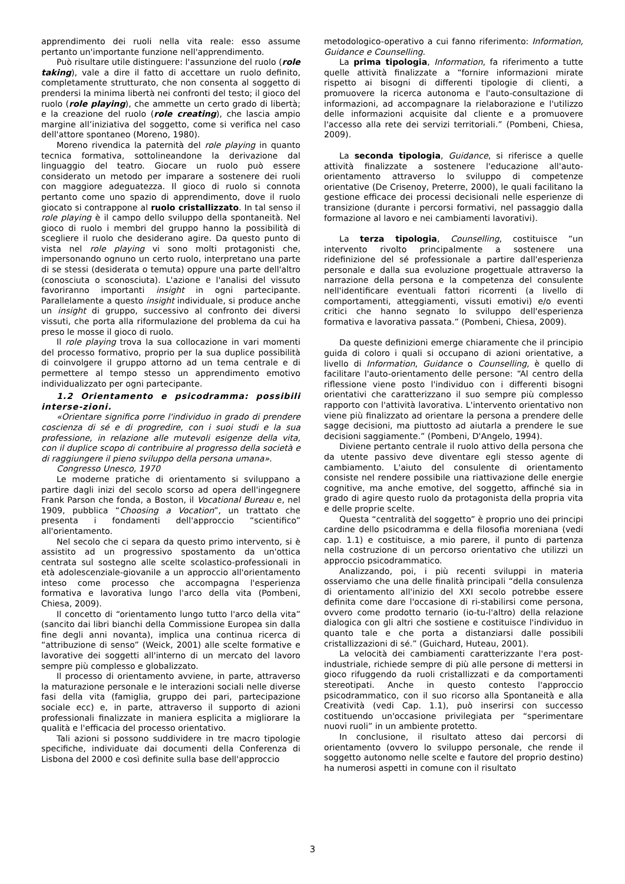apprendimento dei ruoli nella vita reale: esso assume pertanto un'importante funzione nell'apprendimento.
Può risultare utile distinguere: l'assunzione del ruolo (role taking), vale a dire il fatto di accettare un ruolo definito, completamente strutturato, che non consenta al soggetto di prendersi la minima libertà nei confronti del testo; il gioco del ruolo (role playing), che ammette un certo grado di libertà; e la creazione del ruolo (role creating), che lascia ampio margine all’iniziativa del soggetto, come si verifica nel caso dell'attore spontaneo (Moreno, 1980).
Moreno rivendica la paternità del role playing in quanto tecnica formativa, sottolineandone la derivazione dal linguaggio del teatro. Giocare un ruolo può essere considerato un metodo per imparare a sostenere dei ruoli con maggiore adeguatezza. Il gioco di ruolo si connota pertanto come uno spazio di apprendimento, dove il ruolo giocato si contrappone al ruolo cristallizzato. In tal senso il role playing è il campo dello sviluppo della spontaneità. Nel gioco di ruolo i membri del gruppo hanno la possibilità di scegliere il ruolo che desiderano agire. Da questo punto di vista nel role playing vi sono molti protagonisti che, impersonando ognuno un certo ruolo, interpretano una parte di se stessi (desiderata o temuta) oppure una parte dell'altro (conosciuta o sconosciuta). L'azione e l'analisi del vissuto favoriranno importanti insight in ogni partecipante. Parallelamente a questo insight individuale, si produce anche un insight di gruppo, successivo al confronto dei diversi vissuti, che porta alla riformulazione del problema da cui ha preso le mosse il gioco di ruolo.
Il role playing trova la sua collocazione in vari momenti del processo formativo, proprio per la sua duplice possibilità di coinvolgere il gruppo attorno ad un tema centrale e di permettere al tempo stesso un apprendimento emotivo individualizzato per ogni partecipante.
1.2 Orientamento e psicodramma: possibili interse-zioni.
«Orientare significa porre l'individuo in grado di prendere coscienza di sé e di progredire, con i suoi studi e la sua professione, in relazione alle mutevoli esigenze della vita, con il duplice scopo di contribuire al progresso della società e di raggiungere il pieno sviluppo della persona umana».
Congresso Unesco, 1970
Le moderne pratiche di orientamento si sviluppano a partire dagli inizi del secolo scorso ad opera dell'ingegnere Frank Parson che fonda, a Boston, il Vocational Bureau e, nel 1909, pubblica “Choosing a Vocation”, un trattato che presenta i fondamenti dell'approccio “scientifico” all'orientamento.
Nel secolo che ci separa da questo primo intervento, si è assistito ad un progressivo spostamento da un'ottica centrata sul sostegno alle scelte scolastico-professionali in età adolescenziale-giovanile a un approccio all'orientamento inteso come processo che accompagna l'esperienza formativa e lavorativa lungo l'arco della vita (Pombeni, Chiesa, 2009).
Il concetto di “orientamento lungo tutto l'arco della vita” (sancito dai libri bianchi della Commissione Europea sin dalla fine degli anni novanta), implica una continua ricerca di “attribuzione di senso” (Weick, 2001) alle scelte formative e lavorative dei soggetti all'interno di un mercato del lavoro sempre più complesso e globalizzato.
Il processo di orientamento avviene, in parte, attraverso la maturazione personale e le interazioni sociali nelle diverse fasi della vita (famiglia, gruppo dei pari, partecipazione sociale ecc) e, in parte, attraverso il supporto di azioni professionali finalizzate in maniera esplicita a migliorare la qualità e l'efficacia del processo orientativo.
Tali azioni si possono suddividere in tre macro tipologie specifiche, individuate dai documenti della Conferenza di Lisbona del 2000 e così definite sulla base dell'approccio
metodologico-operativo a cui fanno riferimento: Information, Guidance e Counselling.
La prima tipologia, Information, fa riferimento a tutte quelle attività finalizzate a “fornire informazioni mirate rispetto ai bisogni di differenti tipologie di clienti, a promuovere la ricerca autonoma e l'auto-consultazione di informazioni, ad accompagnare la rielaborazione e l'utilizzo delle informazioni acquisite dal cliente e a promuovere l'accesso alla rete dei servizi territoriali.” (Pombeni, Chiesa, 2009).
La seconda tipologia, Guidance, si riferisce a quelle attività finalizzate a sostenere l'educazione all'auto-orientamento attraverso lo sviluppo di competenze orientative (De Crisenoy, Preterre, 2000), le quali facilitano la gestione efficace dei processi decisionali nelle esperienze di transizione (durante i percorsi formativi, nel passaggio dalla formazione al lavoro e nei cambiamenti lavorativi).
La terza tipologia, Counselling, costituisce “un intervento rivolto principalmente a sostenere una ridefinizione del sé professionale a partire dall'esperienza personale e dalla sua evoluzione progettuale attraverso la narrazione della persona e la competenza del consulente nell'identificare eventuali fattori ricorrenti (a livello di comportamenti, atteggiamenti, vissuti emotivi) e/o eventi critici che hanno segnato lo sviluppo dell'esperienza formativa e lavorativa passata.” (Pombeni, Chiesa, 2009).
Da queste definizioni emerge chiaramente che il principio guida di coloro i quali si occupano di azioni orientative, a livello di Information, Guidance o Counselling, è quello di facilitare l'auto-orientamento delle persone: “Al centro della riflessione viene posto l'individuo con i differenti bisogni orientativi che caratterizzano il suo sempre più complesso rapporto con l'attività lavorativa. L'intervento orientativo non viene più finalizzato ad orientare la persona a prendere delle sagge decisioni, ma piuttosto ad aiutarla a prendere le sue decisioni saggiamente.” (Pombeni, D'Angelo, 1994).
Diviene pertanto centrale il ruolo attivo della persona che da utente passivo deve diventare egli stesso agente di cambiamento. L'aiuto del consulente di orientamento consiste nel rendere possibile una riattivazione delle energie cognitive, ma anche emotive, del soggetto, affinché sia in grado di agire questo ruolo da protagonista della propria vita e delle proprie scelte.
Questa “centralità del soggetto” è proprio uno dei principi cardine dello psicodramma e della filosofia moreniana (vedi cap. 1.1) e costituisce, a mio parere, il punto di partenza nella costruzione di un percorso orientativo che utilizzi un approccio psicodrammatico.
Analizzando, poi, i più recenti sviluppi in materia osserviamo che una delle finalità principali “della consulenza di orientamento all'inizio del XXI secolo potrebbe essere definita come dare l'occasione di ri-stabilirsi come persona, ovvero come prodotto ternario (io-tu-l'altro) della relazione dialogica con gli altri che sostiene e costituisce l'individuo in quanto tale e che porta a distanziarsi dalle possibili cristallizzazioni di sé.” (Guichard, Huteau, 2001).
La velocità dei cambiamenti caratterizzante l'era post-industriale, richiede sempre di più alle persone di mettersi in gioco rifuggendo da ruoli cristallizzati e da comportamenti stereotipati. Anche in questo contesto l'approccio psicodrammatico, con il suo ricorso alla Spontaneità e alla Creatività (vedi Cap. 1.1), può inserirsi con successo costituendo un'occasione privilegiata per “sperimentare nuovi ruoli” in un ambiente protetto.
In conclusione, il risultato atteso dai percorsi di orientamento (ovvero lo sviluppo personale, che rende il soggetto autonomo nelle scelte e fautore del proprio destino) ha numerosi aspetti in comune con il risultato
3